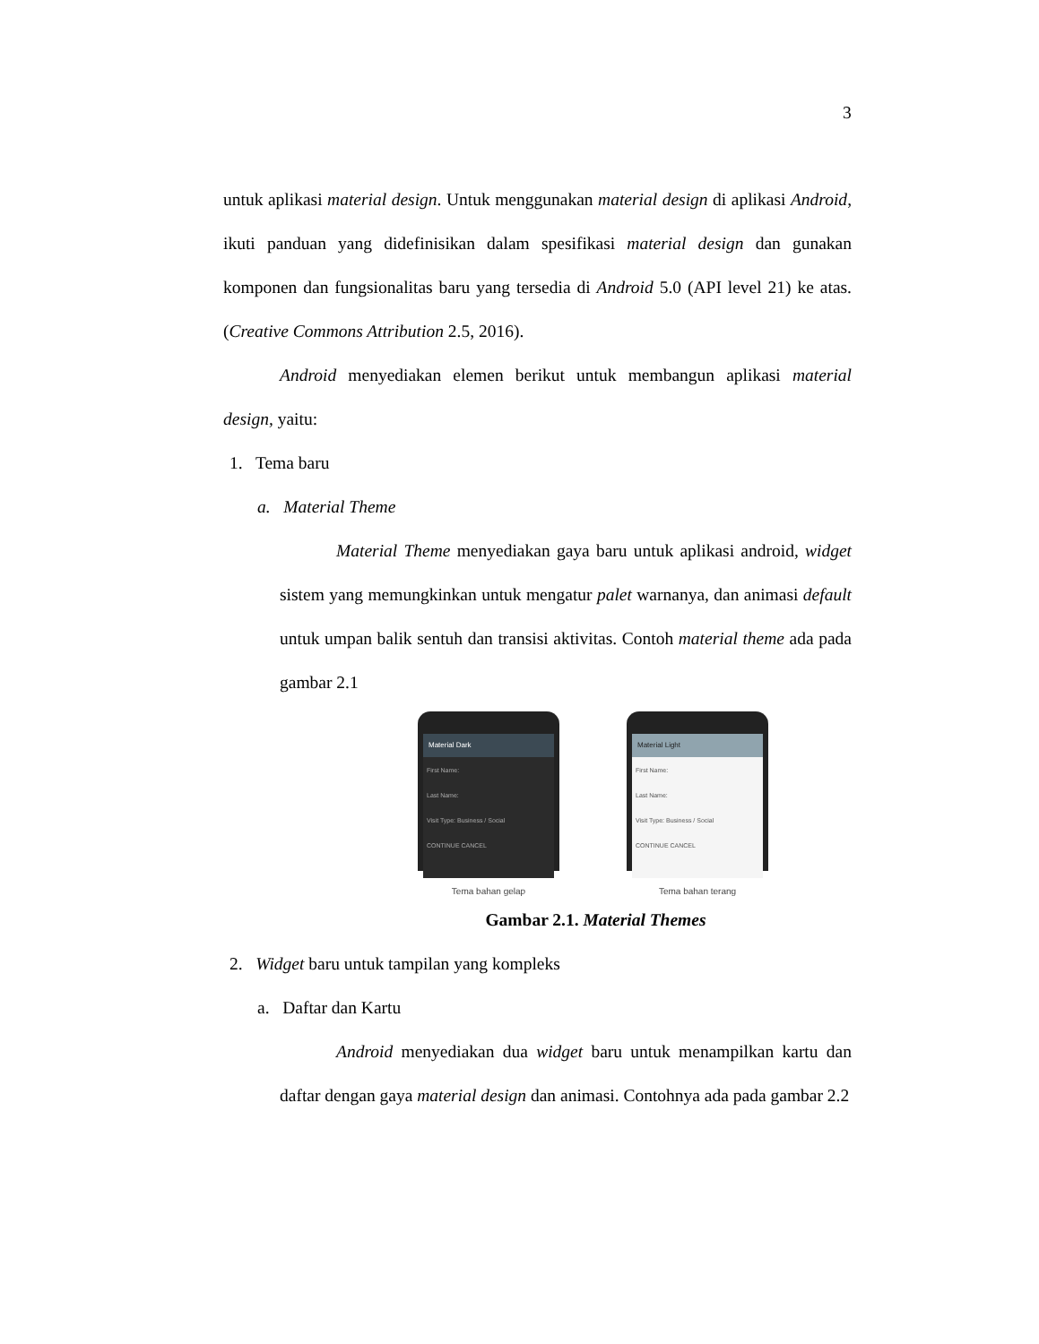3
untuk aplikasi material design. Untuk menggunakan material design di aplikasi Android, ikuti panduan yang didefinisikan dalam spesifikasi material design dan gunakan komponen dan fungsionalitas baru yang tersedia di Android 5.0 (API level 21) ke atas. (Creative Commons Attribution 2.5, 2016).
Android menyediakan elemen berikut untuk membangun aplikasi material design, yaitu:
1. Tema baru
a. Material Theme
Material Theme menyediakan gaya baru untuk aplikasi android, widget sistem yang memungkinkan untuk mengatur palet warnanya, dan animasi default untuk umpan balik sentuh dan transisi aktivitas. Contoh material theme ada pada gambar 2.1
Material Dark
First Name:
Last Name:
Visit Type: Business / Social
CONTINUE CANCEL
Tema bahan gelap
Material Light
First Name:
Last Name:
Visit Type: Business / Social
CONTINUE CANCEL
Tema bahan terang
Gambar 2.1. Material Themes
2. Widget baru untuk tampilan yang kompleks
a. Daftar dan Kartu
Android menyediakan dua widget baru untuk menampilkan kartu dan daftar dengan gaya material design dan animasi. Contohnya ada pada gambar 2.2